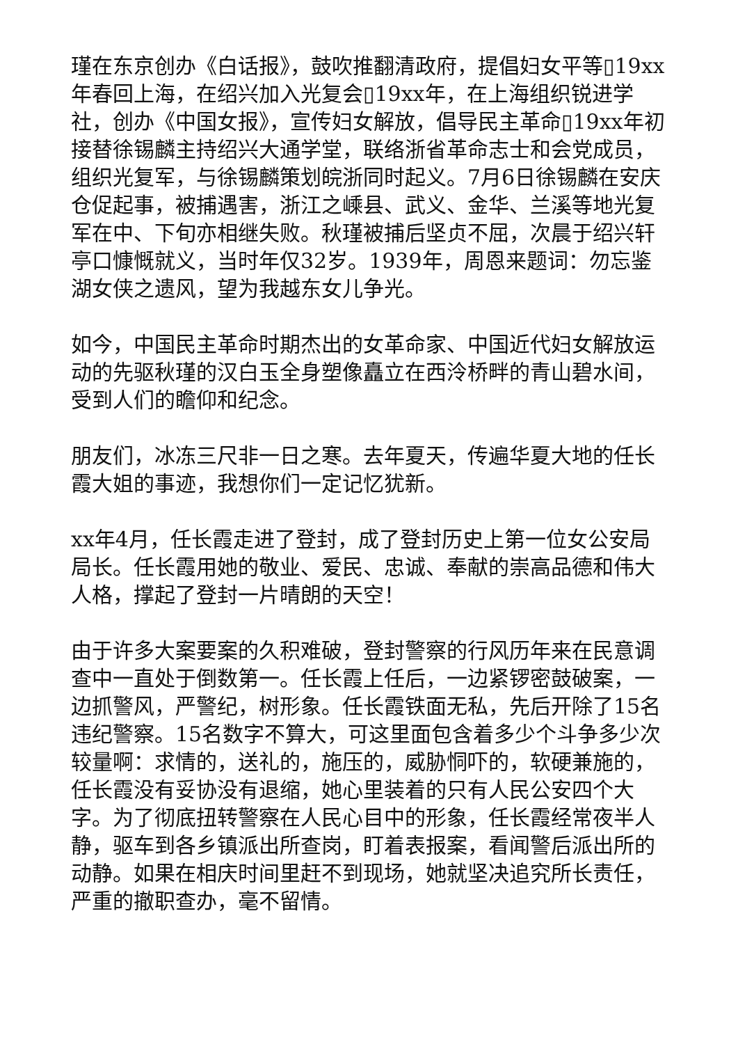瑾在东京创办《白话报》，鼓吹推翻清政府，提倡妇女平等▯19xx年春回上海，在绍兴加入光复会▯19xx年，在上海组织锐进学社，创办《中国女报》，宣传妇女解放，倡导民主革命▯19xx年初接替徐锡麟主持绍兴大通学堂，联络浙省革命志士和会党成员，组织光复军，与徐锡麟策划皖浙同时起义。7月6日徐锡麟在安庆仓促起事，被捕遇害，浙江之嵊县、武义、金华、兰溪等地光复军在中、下旬亦相继失败。秋瑾被捕后坚贞不屈，次晨于绍兴轩亭口慷慨就义，当时年仅32岁。1939年，周恩来题词：勿忘鉴湖女侠之遗风，望为我越东女儿争光。
如今，中国民主革命时期杰出的女革命家、中国近代妇女解放运动的先驱秋瑾的汉白玉全身塑像矗立在西泠桥畔的青山碧水间，受到人们的瞻仰和纪念。
朋友们，冰冻三尺非一日之寒。去年夏天，传遍华夏大地的任长霞大姐的事迹，我想你们一定记忆犹新。
xx年4月，任长霞走进了登封，成了登封历史上第一位女公安局局长。任长霞用她的敬业、爱民、忠诚、奉献的崇高品德和伟大人格，撑起了登封一片晴朗的天空！
由于许多大案要案的久积难破，登封警察的行风历年来在民意调查中一直处于倒数第一。任长霞上任后，一边紧锣密鼓破案，一边抓警风，严警纪，树形象。任长霞铁面无私，先后开除了15名违纪警察。15名数字不算大，可这里面包含着多少个斗争多少次较量啊：求情的，送礼的，施压的，威胁恫吓的，软硬兼施的，任长霞没有妥协没有退缩，她心里装着的只有人民公安四个大字。为了彻底扭转警察在人民心目中的形象，任长霞经常夜半人静，驱车到各乡镇派出所查岗，盯着表报案，看闻警后派出所的动静。如果在相庆时间里赶不到现场，她就坚决追究所长责任，严重的撤职查办，毫不留情。